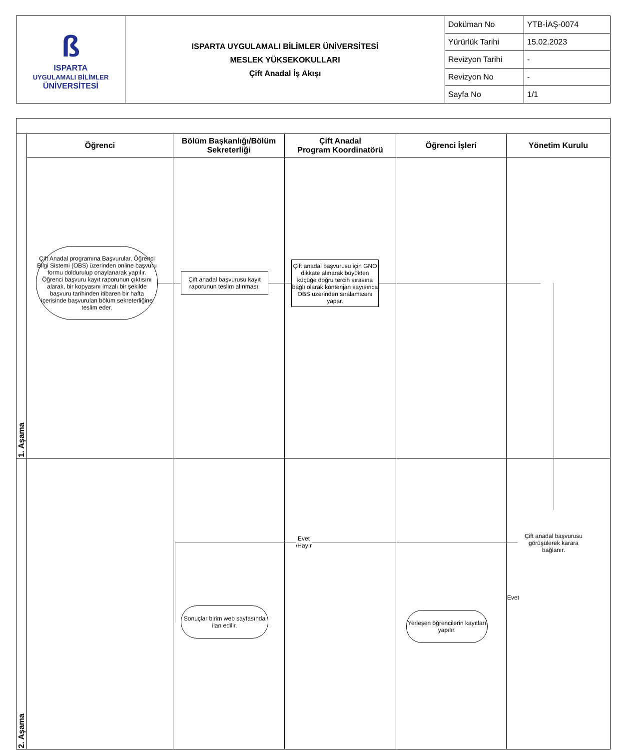| ß ISPARTA UYGULAMALI BİLİMLER ÜNİVERSİTESİ | ISPARTA UYGULAMALI BİLİMLER ÜNİVERSİTESİ MESLEK YÜKSEKOKULLARI Çift Anadal İş Akışı | Doküman No | YTB-İAŞ-0074 |
| | | Yürürlük Tarihi | 15.02.2023 |
| | | Revizyon Tarihi | - |
| | | Revizyon No | - |
| | | Sayfa No | 1/1 |
| 1. Aşama | Öğrenci | Bölüm Başkanlığı/Bölüm Sekreterliği | Çift Anadal Program Koordinatörü | Öğrenci İşleri | Yönetim Kurulu |
| 2. Aşama | | | | | |
Çift Anadal programına Başvurular, Öğrenci Bilgi Sistemi (OBS) üzerinden online başvuru formu doldurulup onaylanarak yapılır. Öğrenci başvuru kayıt raporunun çıktısını alarak, bir kopyasını imzalı bir şekilde başvuru tarihinden itibaren bir hafta içerisinde başvurulan bölüm sekreterliğine teslim eder.
Çift anadal başvurusu kayıt raporunun teslim alınması.
Çift anadal başvurusu için GNO dikkate alınarak büyükten küçüğe doğru tercih sırasına bağlı olarak kontenjan sayısınca OBS üzerinden sıralamasını yapar.
Çift anadal başvurusu görüşülerek karara bağlanır.
Evet
/Hayır
Evet
Sonuçlar birim web sayfasında ilan edilir.
Yerleşen öğrencilerin kayıtları yapılır.